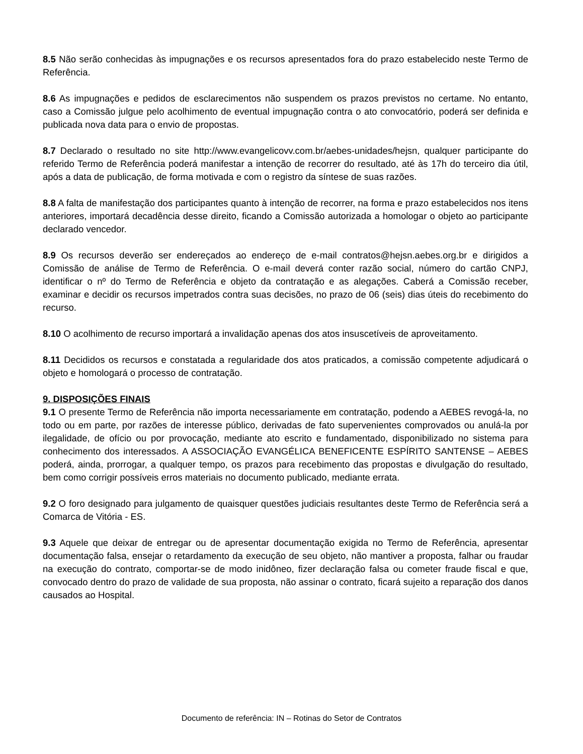8.5 Não serão conhecidas às impugnações e os recursos apresentados fora do prazo estabelecido neste Termo de Referência.
8.6 As impugnações e pedidos de esclarecimentos não suspendem os prazos previstos no certame. No entanto, caso a Comissão julgue pelo acolhimento de eventual impugnação contra o ato convocatório, poderá ser definida e publicada nova data para o envio de propostas.
8.7 Declarado o resultado no site http://www.evangelicovv.com.br/aebes-unidades/hejsn, qualquer participante do referido Termo de Referência poderá manifestar a intenção de recorrer do resultado, até às 17h do terceiro dia útil, após a data de publicação, de forma motivada e com o registro da síntese de suas razões.
8.8 A falta de manifestação dos participantes quanto à intenção de recorrer, na forma e prazo estabelecidos nos itens anteriores, importará decadência desse direito, ficando a Comissão autorizada a homologar o objeto ao participante declarado vencedor.
8.9 Os recursos deverão ser endereçados ao endereço de e-mail contratos@hejsn.aebes.org.br e dirigidos a Comissão de análise de Termo de Referência. O e-mail deverá conter razão social, número do cartão CNPJ, identificar o nº do Termo de Referência e objeto da contratação e as alegações. Caberá a Comissão receber, examinar e decidir os recursos impetrados contra suas decisões, no prazo de 06 (seis) dias úteis do recebimento do recurso.
8.10 O acolhimento de recurso importará a invalidação apenas dos atos insuscetíveis de aproveitamento.
8.11 Decididos os recursos e constatada a regularidade dos atos praticados, a comissão competente adjudicará o objeto e homologará o processo de contratação.
9. DISPOSIÇÕES FINAIS
9.1 O presente Termo de Referência não importa necessariamente em contratação, podendo a AEBES revogá-la, no todo ou em parte, por razões de interesse público, derivadas de fato supervenientes comprovados ou anulá-la por ilegalidade, de ofício ou por provocação, mediante ato escrito e fundamentado, disponibilizado no sistema para conhecimento dos interessados. A ASSOCIAÇÃO EVANGÉLICA BENEFICENTE ESPÍRITO SANTENSE – AEBES poderá, ainda, prorrogar, a qualquer tempo, os prazos para recebimento das propostas e divulgação do resultado, bem como corrigir possíveis erros materiais no documento publicado, mediante errata.
9.2 O foro designado para julgamento de quaisquer questões judiciais resultantes deste Termo de Referência será a Comarca de Vitória - ES.
9.3 Aquele que deixar de entregar ou de apresentar documentação exigida no Termo de Referência, apresentar documentação falsa, ensejar o retardamento da execução de seu objeto, não mantiver a proposta, falhar ou fraudar na execução do contrato, comportar-se de modo inidôneo, fizer declaração falsa ou cometer fraude fiscal e que, convocado dentro do prazo de validade de sua proposta, não assinar o contrato, ficará sujeito a reparação dos danos causados ao Hospital.
Documento de referência: IN – Rotinas do Setor de Contratos